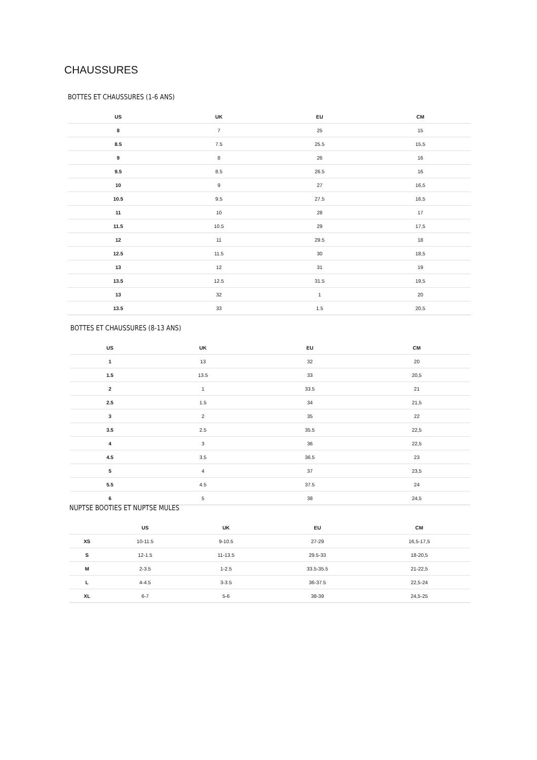CHAUSSURES
BOTTES ET CHAUSSURES (1-6 ANS)
| US | UK | EU | CM |
| --- | --- | --- | --- |
| 8 | 7 | 25 | 15 |
| 8.5 | 7.5 | 25.5 | 15,5 |
| 9 | 8 | 26 | 16 |
| 9.5 | 8.5 | 26.5 | 16 |
| 10 | 9 | 27 | 16,5 |
| 10.5 | 9.5 | 27.5 | 16,5 |
| 11 | 10 | 28 | 17 |
| 11.5 | 10.5 | 29 | 17,5 |
| 12 | 11 | 29.5 | 18 |
| 12.5 | 11.5 | 30 | 18,5 |
| 13 | 12 | 31 | 19 |
| 13.5 | 12.5 | 31.5 | 19,5 |
| 13 | 32 | 1 | 20 |
| 13.5 | 33 | 1.5 | 20,5 |
BOTTES ET CHAUSSURES (8-13 ANS)
| US | UK | EU | CM |
| --- | --- | --- | --- |
| 1 | 13 | 32 | 20 |
| 1.5 | 13.5 | 33 | 20,5 |
| 2 | 1 | 33.5 | 21 |
| 2.5 | 1.5 | 34 | 21,5 |
| 3 | 2 | 35 | 22 |
| 3.5 | 2.5 | 35.5 | 22,5 |
| 4 | 3 | 36 | 22,5 |
| 4.5 | 3.5 | 36.5 | 23 |
| 5 | 4 | 37 | 23,5 |
| 5.5 | 4.5 | 37.5 | 24 |
| 6 | 5 | 38 | 24,5 |
NUPTSE BOOTIES ET NUPTSE MULES
| | US | UK | EU | CM |
| --- | --- | --- | --- | --- |
| XS | 10-11.5 | 9-10.5 | 27-29 | 16,5-17,5 |
| S | 12-1.5 | 11-13.5 | 29.5-33 | 18-20,5 |
| M | 2-3.5 | 1-2.5 | 33.5-35.5 | 21-22,5 |
| L | 4-4.5 | 3-3.5 | 36-37.5 | 22,5-24 |
| XL | 6-7 | 5-6 | 38-39 | 24,5-25 |